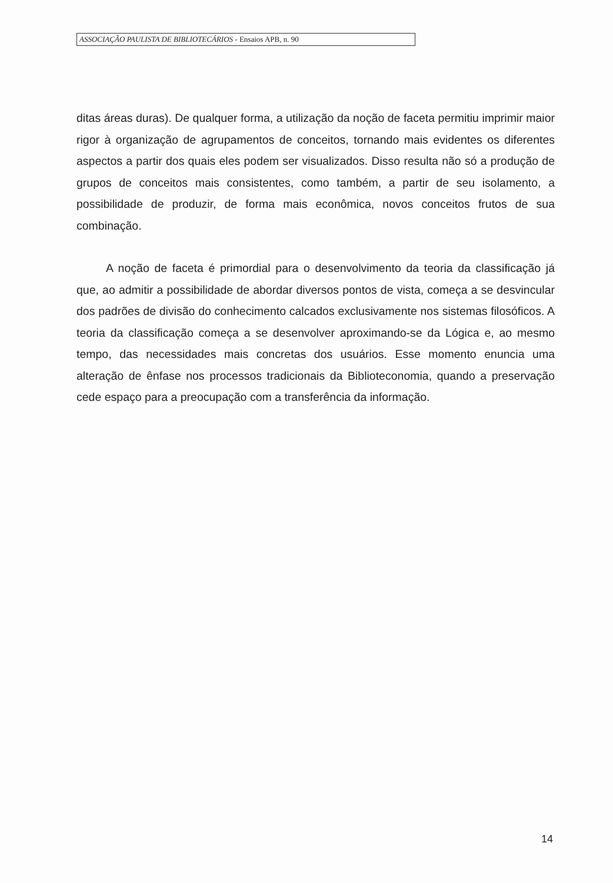ASSOCIAÇÃO PAULISTA DE BIBLIOTECÁRIOS - Ensaios APB, n. 90
ditas áreas duras). De qualquer forma, a utilização da noção de faceta permitiu imprimir maior rigor à organização de agrupamentos de conceitos, tornando mais evidentes os diferentes aspectos a partir dos quais eles podem ser visualizados. Disso resulta não só a produção de grupos de conceitos mais consistentes, como também, a partir de seu isolamento, a possibilidade de produzir, de forma mais econômica, novos conceitos frutos de sua combinação.
A noção de faceta é primordial para o desenvolvimento da teoria da classificação já que, ao admitir a possibilidade de abordar diversos pontos de vista, começa a se desvincular dos padrões de divisão do conhecimento calcados exclusivamente nos sistemas filosóficos. A teoria da classificação começa a se desenvolver aproximando-se da Lógica e, ao mesmo tempo, das necessidades mais concretas dos usuários. Esse momento enuncia uma alteração de ênfase nos processos tradicionais da Biblioteconomia, quando a preservação cede espaço para a preocupação com a transferência da informação.
14